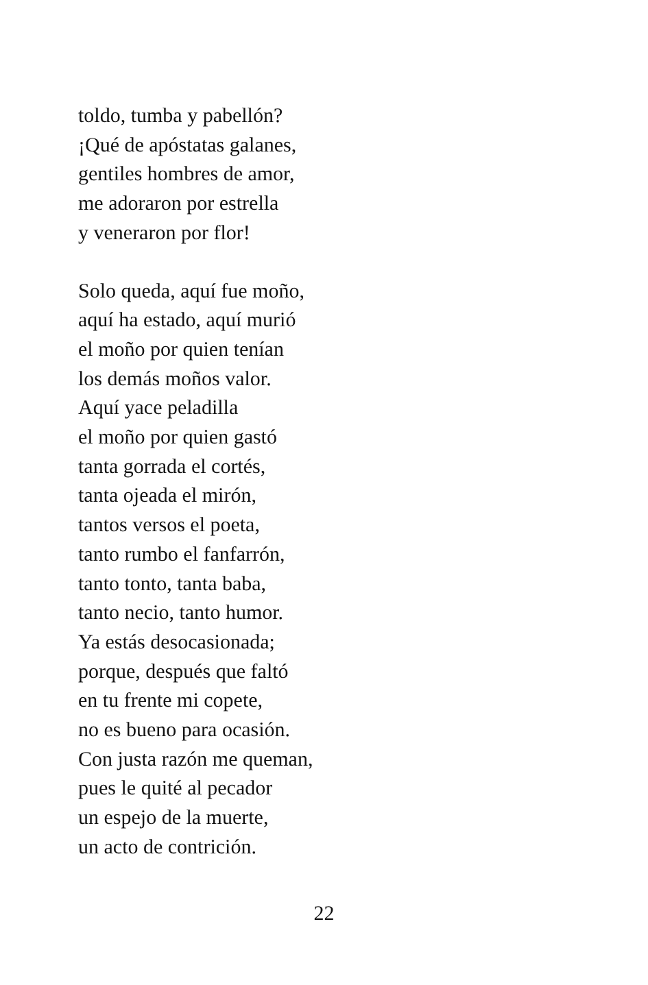toldo, tumba y pabellón?
¡Qué de apóstatas galanes,
gentiles hombres de amor,
me adoraron por estrella
y veneraron por flor!
Solo queda, aquí fue moño,
aquí ha estado, aquí murió
el moño por quien tenían
los demás moños valor.
Aquí yace peladilla
el moño por quien gastó
tanta gorrada el cortés,
tanta ojeada el mirón,
tantos versos el poeta,
tanto rumbo el fanfarrón,
tanto tonto, tanta baba,
tanto necio, tanto humor.
Ya estás desocasionada;
porque, después que faltó
en tu frente mi copete,
no es bueno para ocasión.
Con justa razón me queman,
pues le quité al pecador
un espejo de la muerte,
un acto de contrición.
22